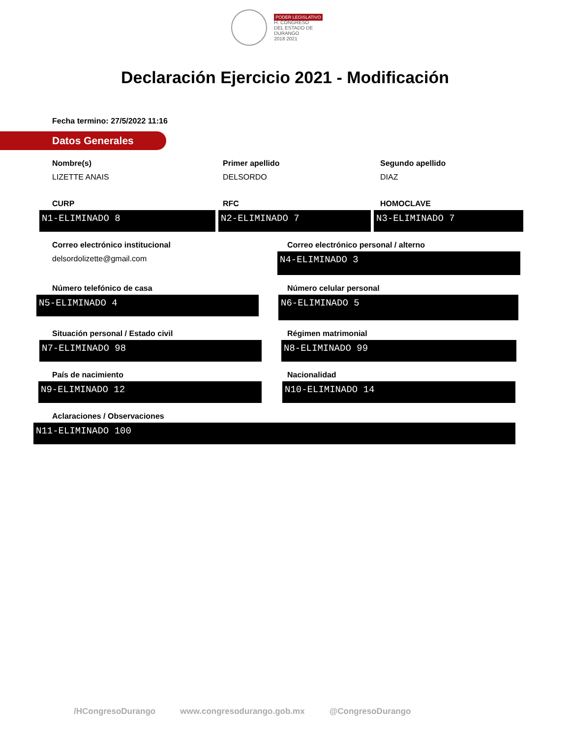PODER LEGISLATIVO
H. CONGRESO
DEL ESTADO DE DURANGO
2018 2021
Declaración Ejercicio 2021 - Modificación
Fecha termino: 27/5/2022 11:16
Datos Generales
Nombre(s)
LIZETTE ANAIS
Primer apellido
DELSORDO
Segundo apellido
DIAZ
CURP RFC HOMOCLAVE
N1-ELIMINADO 8 N2-ELIMINADO 7 N3-ELIMINADO 7
Correo electrónico institucional
delsordolizette@gmail.com
Correo electrónico personal / alterno
N4-ELIMINADO 3
Número telefónico de casa
N5-ELIMINADO 4
Número celular personal
N6-ELIMINADO 5
Situación personal / Estado civil
N7-ELIMINADO 98
Régimen matrimonial
N8-ELIMINADO 99
País de nacimiento
N9-ELIMINADO 12
Nacionalidad
N10-ELIMINADO 14
Aclaraciones / Observaciones
N11-ELIMINADO 100
/HCongresoDurango www.congresodurango.gob.mx @CongresoDurango